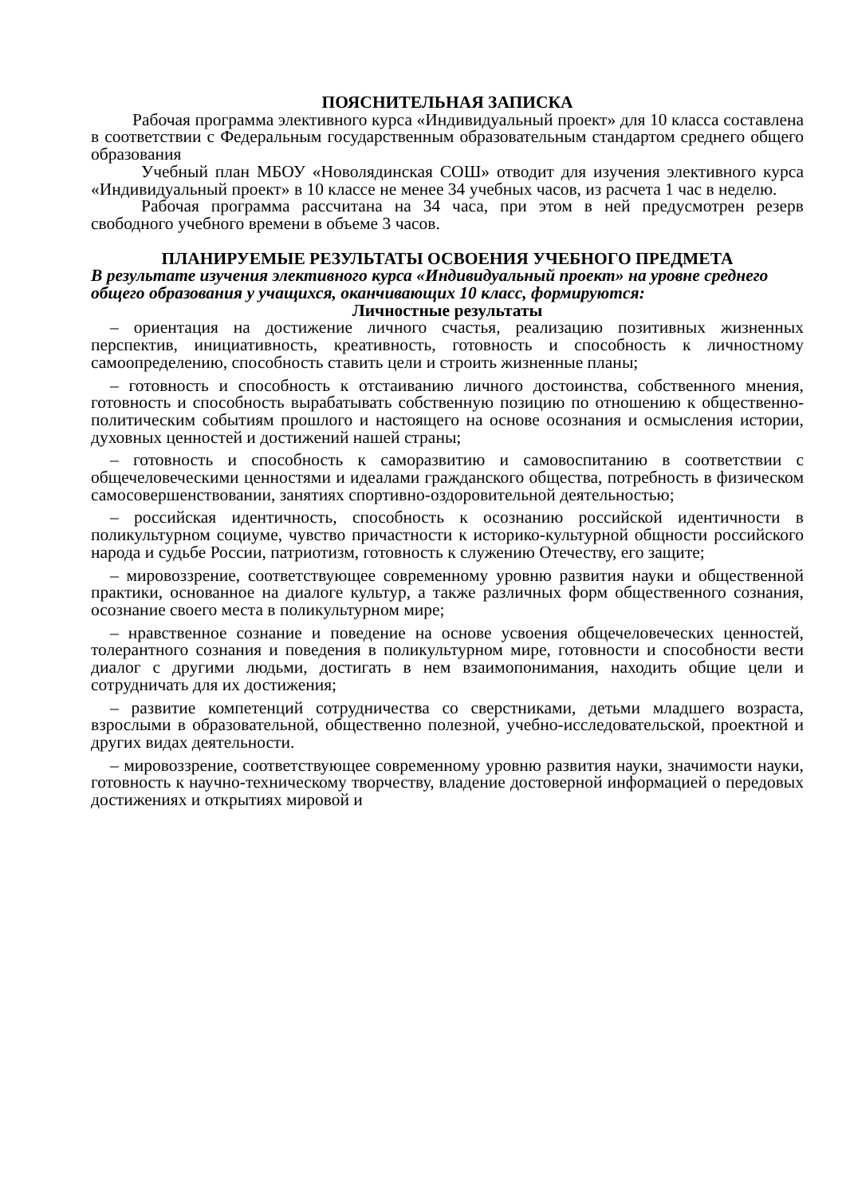ПОЯСНИТЕЛЬНАЯ ЗАПИСКА
Рабочая программа элективного курса «Индивидуальный проект» для 10 класса составлена в соответствии с Федеральным государственным образовательным стандартом среднего общего образования
Учебный план МБОУ «Новолядинская СОШ» отводит для изучения элективного курса «Индивидуальный проект» в 10 классе не менее 34 учебных часов, из расчета 1 час в неделю.
Рабочая программа рассчитана на 34 часа, при этом в ней предусмотрен резерв свободного учебного времени в объеме 3 часов.
ПЛАНИРУЕМЫЕ РЕЗУЛЬТАТЫ ОСВОЕНИЯ УЧЕБНОГО ПРЕДМЕТА
В результате изучения элективного курса «Индивидуальный проект» на уровне среднего общего образования у учащихся, оканчивающих 10 класс, формируются:
Личностные результаты
– ориентация на достижение личного счастья, реализацию позитивных жизненных перспектив, инициативность, креативность, готовность и способность к личностному самоопределению, способность ставить цели и строить жизненные планы;
– готовность и способность к отстаиванию личного достоинства, собственного мнения, готовность и способность вырабатывать собственную позицию по отношению к общественно-политическим событиям прошлого и настоящего на основе осознания и осмысления истории, духовных ценностей и достижений нашей страны;
– готовность и способность к саморазвитию и самовоспитанию в соответствии с общечеловеческими ценностями и идеалами гражданского общества, потребность в физическом самосовершенствовании, занятиях спортивно-оздоровительной деятельностью;
– российская идентичность, способность к осознанию российской идентичности в поликультурном социуме, чувство причастности к историко-культурной общности российского народа и судьбе России, патриотизм, готовность к служению Отечеству, его защите;
– мировоззрение, соответствующее современному уровню развития науки и общественной практики, основанное на диалоге культур, а также различных форм общественного сознания, осознание своего места в поликультурном мире;
– нравственное сознание и поведение на основе усвоения общечеловеческих ценностей, толерантного сознания и поведения в поликультурном мире, готовности и способности вести диалог с другими людьми, достигать в нем взаимопонимания, находить общие цели и сотрудничать для их достижения;
– развитие компетенций сотрудничества со сверстниками, детьми младшего возраста, взрослыми в образовательной, общественно полезной, учебно-исследовательской, проектной и других видах деятельности.
– мировоззрение, соответствующее современному уровню развития науки, значимости науки, готовность к научно-техническому творчеству, владение достоверной информацией о передовых достижениях и открытиях мировой и